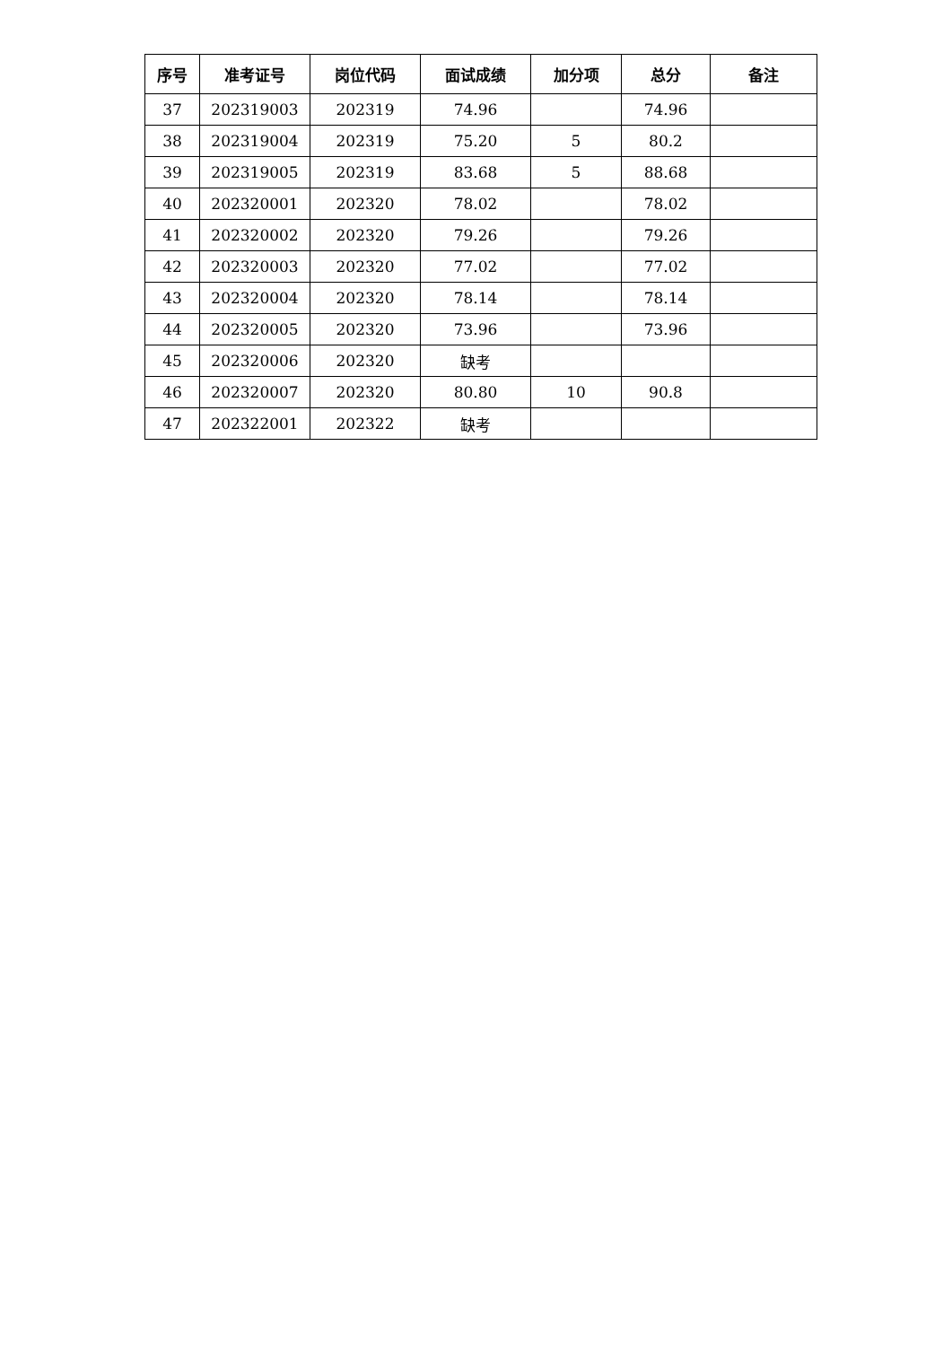| 序号 | 准考证号 | 岗位代码 | 面试成绩 | 加分项 | 总分 | 备注 |
| --- | --- | --- | --- | --- | --- | --- |
| 37 | 202319003 | 202319 | 74.96 | | 74.96 | |
| 38 | 202319004 | 202319 | 75.20 | 5 | 80.2 | |
| 39 | 202319005 | 202319 | 83.68 | 5 | 88.68 | |
| 40 | 202320001 | 202320 | 78.02 | | 78.02 | |
| 41 | 202320002 | 202320 | 79.26 | | 79.26 | |
| 42 | 202320003 | 202320 | 77.02 | | 77.02 | |
| 43 | 202320004 | 202320 | 78.14 | | 78.14 | |
| 44 | 202320005 | 202320 | 73.96 | | 73.96 | |
| 45 | 202320006 | 202320 | 缺考 | | | |
| 46 | 202320007 | 202320 | 80.80 | 10 | 90.8 | |
| 47 | 202322001 | 202322 | 缺考 | | | |